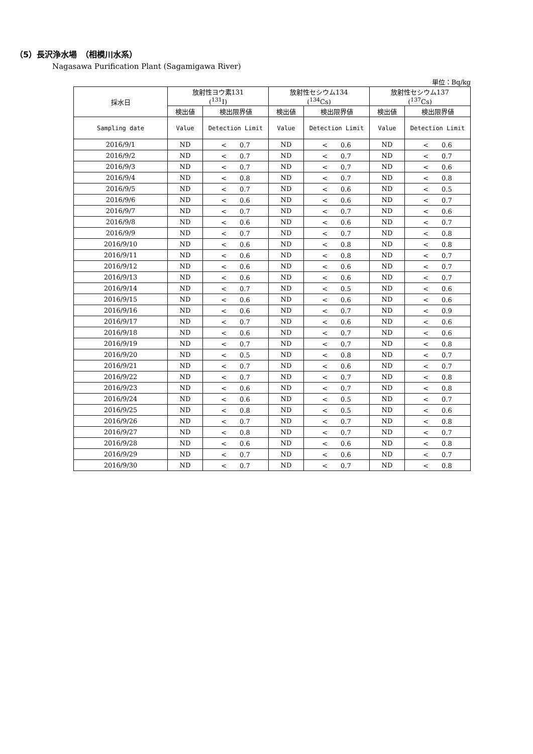（5）長沢浄水場　（相模川水系）
Nagasawa Purification Plant (Sagamigawa River)
単位：Bq/kg
| 採水日 | 放射性ヨウ素131 (<sup>131</sup>I) | | 放射性セシウム134 (<sup>134</sup>Cs) | | 放射性セシウム137 (<sup>137</sup>Cs) | |
| --- | --- | --- | --- | --- | --- | --- |
| | 検出値 | 検出限界値 | 検出値 | 検出限界値 | 検出値 | 検出限界値 |
| Sampling date | Value | Detection Limit | Value | Detection Limit | Value | Detection Limit |
| 2016/9/1 | ND | < 0.7 | ND | < 0.6 | ND | < 0.6 |
| 2016/9/2 | ND | < 0.7 | ND | < 0.7 | ND | < 0.7 |
| 2016/9/3 | ND | < 0.7 | ND | < 0.7 | ND | < 0.6 |
| 2016/9/4 | ND | < 0.8 | ND | < 0.7 | ND | < 0.8 |
| 2016/9/5 | ND | < 0.7 | ND | < 0.6 | ND | < 0.5 |
| 2016/9/6 | ND | < 0.6 | ND | < 0.6 | ND | < 0.7 |
| 2016/9/7 | ND | < 0.7 | ND | < 0.7 | ND | < 0.6 |
| 2016/9/8 | ND | < 0.6 | ND | < 0.6 | ND | < 0.7 |
| 2016/9/9 | ND | < 0.7 | ND | < 0.7 | ND | < 0.8 |
| 2016/9/10 | ND | < 0.6 | ND | < 0.8 | ND | < 0.8 |
| 2016/9/11 | ND | < 0.6 | ND | < 0.8 | ND | < 0.7 |
| 2016/9/12 | ND | < 0.6 | ND | < 0.6 | ND | < 0.7 |
| 2016/9/13 | ND | < 0.6 | ND | < 0.6 | ND | < 0.7 |
| 2016/9/14 | ND | < 0.7 | ND | < 0.5 | ND | < 0.6 |
| 2016/9/15 | ND | < 0.6 | ND | < 0.6 | ND | < 0.6 |
| 2016/9/16 | ND | < 0.6 | ND | < 0.7 | ND | < 0.9 |
| 2016/9/17 | ND | < 0.7 | ND | < 0.6 | ND | < 0.6 |
| 2016/9/18 | ND | < 0.6 | ND | < 0.7 | ND | < 0.6 |
| 2016/9/19 | ND | < 0.7 | ND | < 0.7 | ND | < 0.8 |
| 2016/9/20 | ND | < 0.5 | ND | < 0.8 | ND | < 0.7 |
| 2016/9/21 | ND | < 0.7 | ND | < 0.6 | ND | < 0.7 |
| 2016/9/22 | ND | < 0.7 | ND | < 0.7 | ND | < 0.8 |
| 2016/9/23 | ND | < 0.6 | ND | < 0.7 | ND | < 0.8 |
| 2016/9/24 | ND | < 0.6 | ND | < 0.5 | ND | < 0.7 |
| 2016/9/25 | ND | < 0.8 | ND | < 0.5 | ND | < 0.6 |
| 2016/9/26 | ND | < 0.7 | ND | < 0.7 | ND | < 0.8 |
| 2016/9/27 | ND | < 0.8 | ND | < 0.7 | ND | < 0.7 |
| 2016/9/28 | ND | < 0.6 | ND | < 0.6 | ND | < 0.8 |
| 2016/9/29 | ND | < 0.7 | ND | < 0.6 | ND | < 0.7 |
| 2016/9/30 | ND | < 0.7 | ND | < 0.7 | ND | < 0.8 |